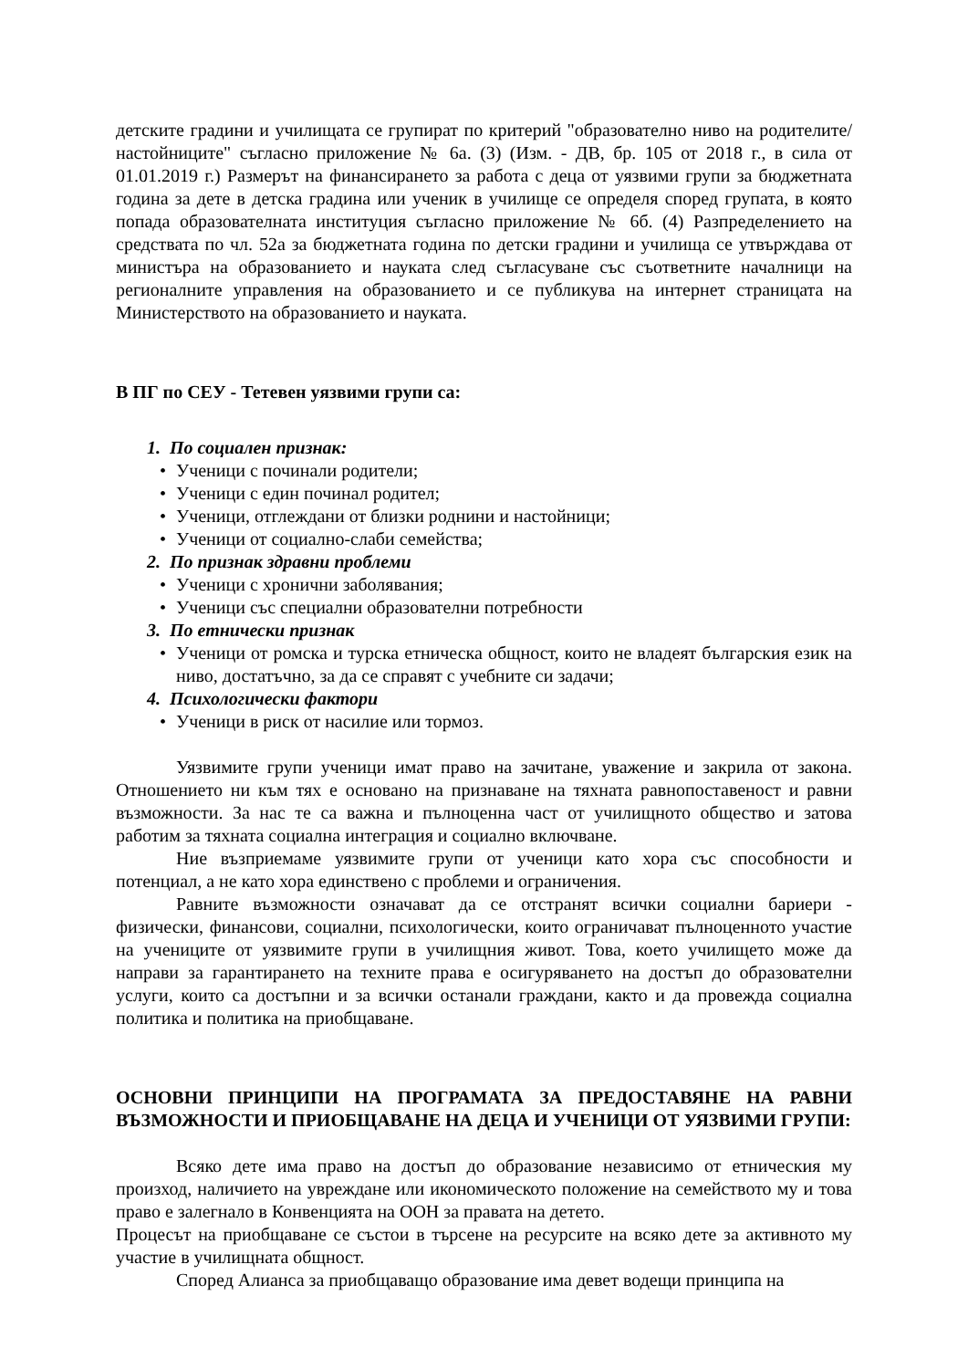детските градини и училищата се групират по критерий "образователно ниво на родителите/настойниците" съгласно приложение № 6а. (3) (Изм. - ДВ, бр. 105 от 2018 г., в сила от 01.01.2019 г.) Размерът на финансирането за работа с деца от уязвими групи за бюджетната година за дете в детска градина или ученик в училище се определя според групата, в която попада образователната институция съгласно приложение № 6б. (4) Разпределението на средствата по чл. 52а за бюджетната година по детски градини и училища се утвърждава от министъра на образованието и науката след съгласуване със съответните началници на регионалните управления на образованието и се публикува на интернет страницата на Министерството на образованието и науката.
В ПГ по СЕУ - Тетевен уязвими групи са:
1. По социален признак:
• Ученици с починали родители;
• Ученици с един починал родител;
• Ученици, отглеждани от близки роднини и настойници;
• Ученици от социално-слаби семейства;
2. По признак здравни проблеми
• Ученици с хронични заболявания;
• Ученици със специални образователни потребности
3. По етнически признак
• Ученици от ромска и турска етническа общност, които не владеят българския език на ниво, достатъчно, за да се справят с учебните си задачи;
4. Психологически фактори
• Ученици в риск от насилие или тормоз.
Уязвимите групи ученици имат право на зачитане, уважение и закрила от закона. Отношението ни към тях е основано на признаване на тяхната равнопоставеност и равни възможности. За нас те са важна и пълноценна част от училищното общество и затова работим за тяхната социална интеграция и социално включване.
Ние възприемаме уязвимите групи от ученици като хора със способности и потенциал, а не като хора единствено с проблеми и ограничения.
Равните възможности означават да се отстранят всички социални бариери - физически, финансови, социални, психологически, които ограничават пълноценното участие на учениците от уязвимите групи в училищния живот. Това, което училището може да направи за гарантирането на техните права е осигуряването на достъп до образователни услуги, които са достъпни и за всички останали граждани, както и да провежда социална политика и политика на приобщаване.
ОСНОВНИ ПРИНЦИПИ НА ПРОГРАМАТА ЗА ПРЕДОСТАВЯНЕ НА РАВНИ ВЪЗМОЖНОСТИ И ПРИОБЩАВАНЕ НА ДЕЦА И УЧЕНИЦИ ОТ УЯЗВИМИ ГРУПИ:
Всяко дете има право на достъп до образование независимо от етническия му произход, наличието на увреждане или икономическото положение на семейството му и това право е залегнало в Конвенцията на ООН за правата на детето.
Процесът на приобщаване се състои в търсене на ресурсите на всяко дете за активното му участие в училищната общност.
Според Алианса за приобщаващо образование има девет водещи принципа на